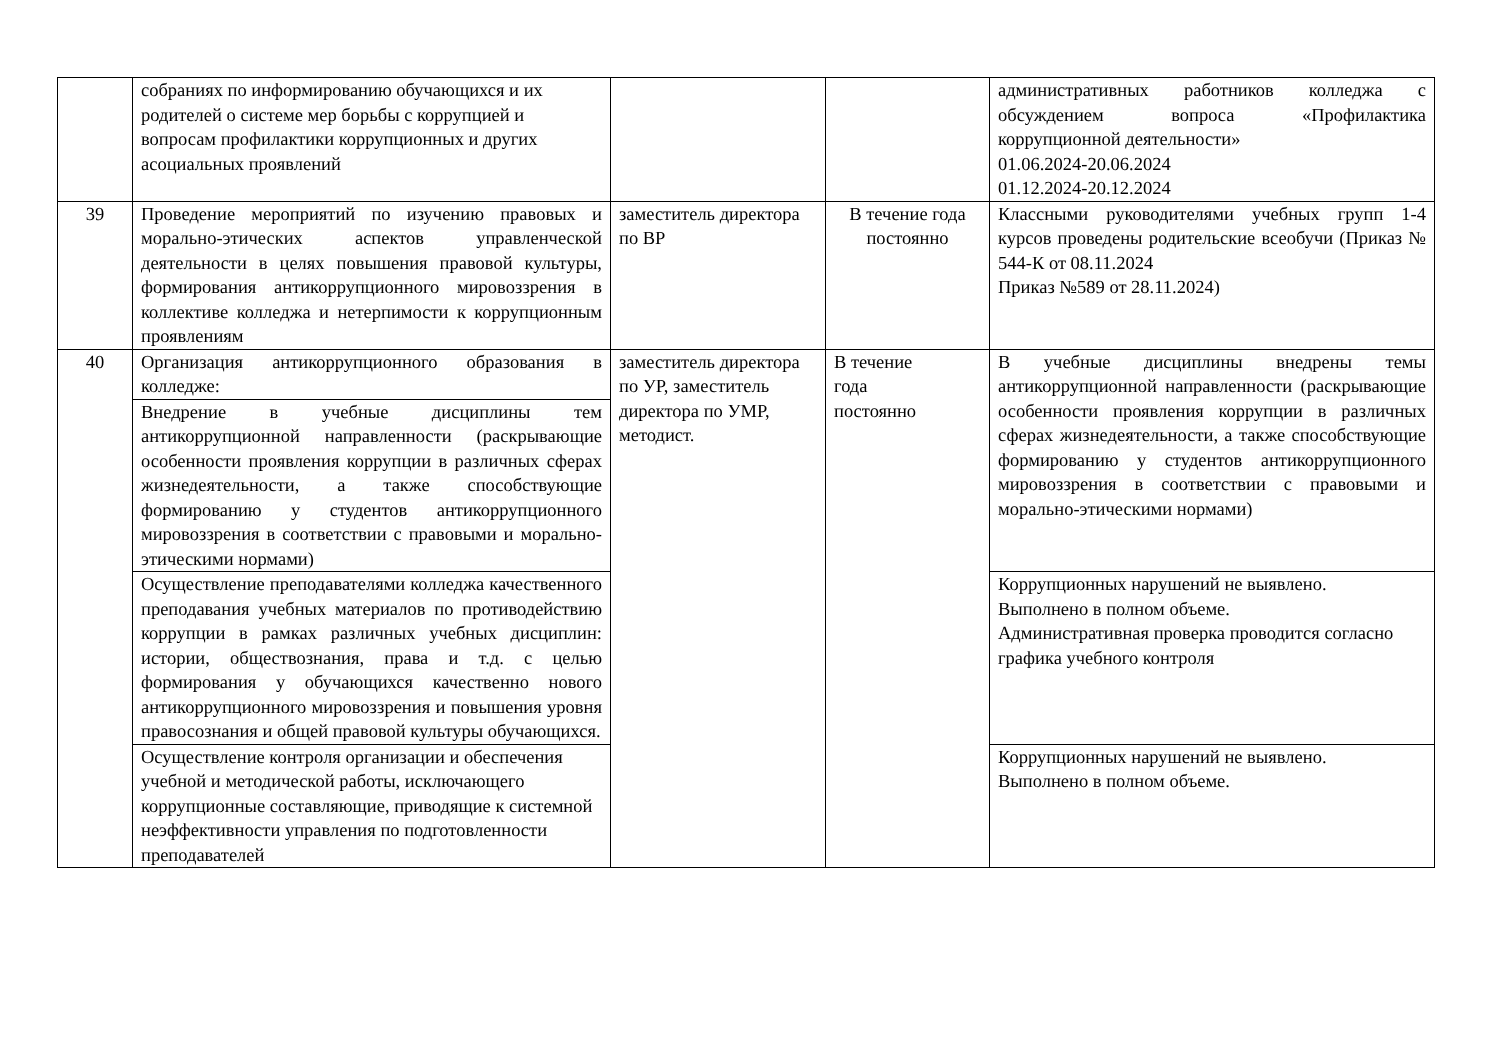| | собраниях по информированию обучающихся и их родителей о системе мер борьбы с коррупцией и вопросам профилактики коррупционных и других асоциальных проявлений | | | административных работников колледжа с обсуждением вопроса «Профилактика коррупционной деятельности» 01.06.2024-20.06.2024 01.12.2024-20.12.2024 |
| 39 | Проведение мероприятий по изучению правовых и морально-этических аспектов управленческой деятельности в целях повышения правовой культуры, формирования антикоррупционного мировоззрения в коллективе колледжа и нетерпимости к коррупционным проявлениям | заместитель директора по ВР | В течение года постоянно | Классными руководителями учебных групп 1-4 курсов проведены родительские всеобучи (Приказ № 544-К от 08.11.2024 Приказ №589 от 28.11.2024) |
| 40 | Организация антикоррупционного образования в колледже: | заместитель директора по УР, заместитель директора по УМР, методист. | В течение года постоянно | В учебные дисциплины внедрены темы антикоррупционной направленности (раскрывающие особенности проявления коррупции в различных сферах жизнедеятельности, а также способствующие формированию у студентов антикоррупционного мировоззрения в соответствии с правовыми и морально-этическими нормами) |
| | Внедрение в учебные дисциплины тем антикоррупционной направленности (раскрывающие особенности проявления коррупции в различных сферах жизнедеятельности, а также способствующие формированию у студентов антикоррупционного мировоззрения в соответствии с правовыми и морально-этическими нормами) | | | |
| | Осуществление преподавателями колледжа качественного преподавания учебных материалов по противодействию коррупции в рамках различных учебных дисциплин: истории, обществознания, права и т.д. с целью формирования у обучающихся качественно нового антикоррупционного мировоззрения и повышения уровня правосознания и общей правовой культуры обучающихся. | | | Коррупционных нарушений не выявлено. Выполнено в полном объеме. Административная проверка проводится согласно графика учебного контроля |
| | Осуществление контроля организации и обеспечения учебной и методической работы, исключающего коррупционные составляющие, приводящие к системной неэффективности управления по подготовленности преподавателей | | | Коррупционных нарушений не выявлено. Выполнено в полном объеме. |